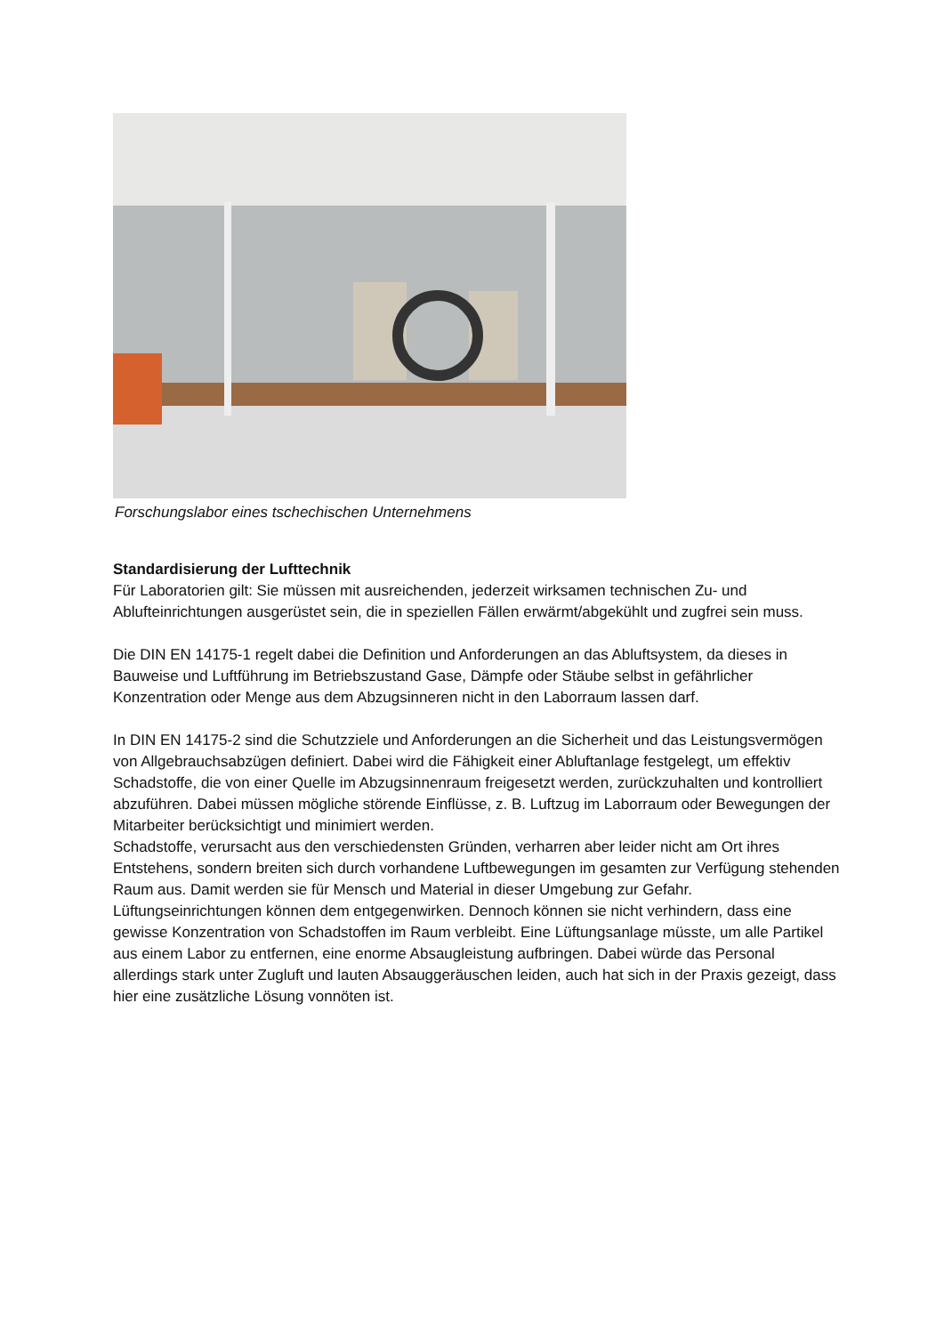Forschungslabor eines tschechischen Unternehmens
Standardisierung der Lufttechnik
Für Laboratorien gilt: Sie müssen mit ausreichenden, jederzeit wirksamen technischen Zu- und Ablufteinrichtungen ausgerüstet sein, die in speziellen Fällen erwärmt/abgekühlt und zugfrei sein muss.
Die DIN EN 14175-1 regelt dabei die Definition und Anforderungen an das Abluftsystem, da dieses in Bauweise und Luftführung im Betriebszustand Gase, Dämpfe oder Stäube selbst in gefährlicher Konzentration oder Menge aus dem Abzugsinneren nicht in den Laborraum lassen darf.
In DIN EN 14175-2 sind die Schutzziele und Anforderungen an die Sicherheit und das Leistungsvermögen von Allgebrauchsabzügen definiert. Dabei wird die Fähigkeit einer Abluftanlage festgelegt, um effektiv Schadstoffe, die von einer Quelle im Abzugsinnenraum freigesetzt werden, zurückzuhalten und kontrolliert abzuführen. Dabei müssen mögliche störende Einflüsse, z. B. Luftzug im Laborraum oder Bewegungen der Mitarbeiter berücksichtigt und minimiert werden.
Schadstoffe, verursacht aus den verschiedensten Gründen, verharren aber leider nicht am Ort ihres Entstehens, sondern breiten sich durch vorhandene Luftbewegungen im gesamten zur Verfügung stehenden Raum aus. Damit werden sie für Mensch und Material in dieser Umgebung zur Gefahr. Lüftungseinrichtungen können dem entgegenwirken. Dennoch können sie nicht verhindern, dass eine gewisse Konzentration von Schadstoffen im Raum verbleibt. Eine Lüftungsanlage müsste, um alle Partikel aus einem Labor zu entfernen, eine enorme Absaugleistung aufbringen. Dabei würde das Personal allerdings stark unter Zugluft und lauten Absauggeräuschen leiden, auch hat sich in der Praxis gezeigt, dass hier eine zusätzliche Lösung vonnöten ist.